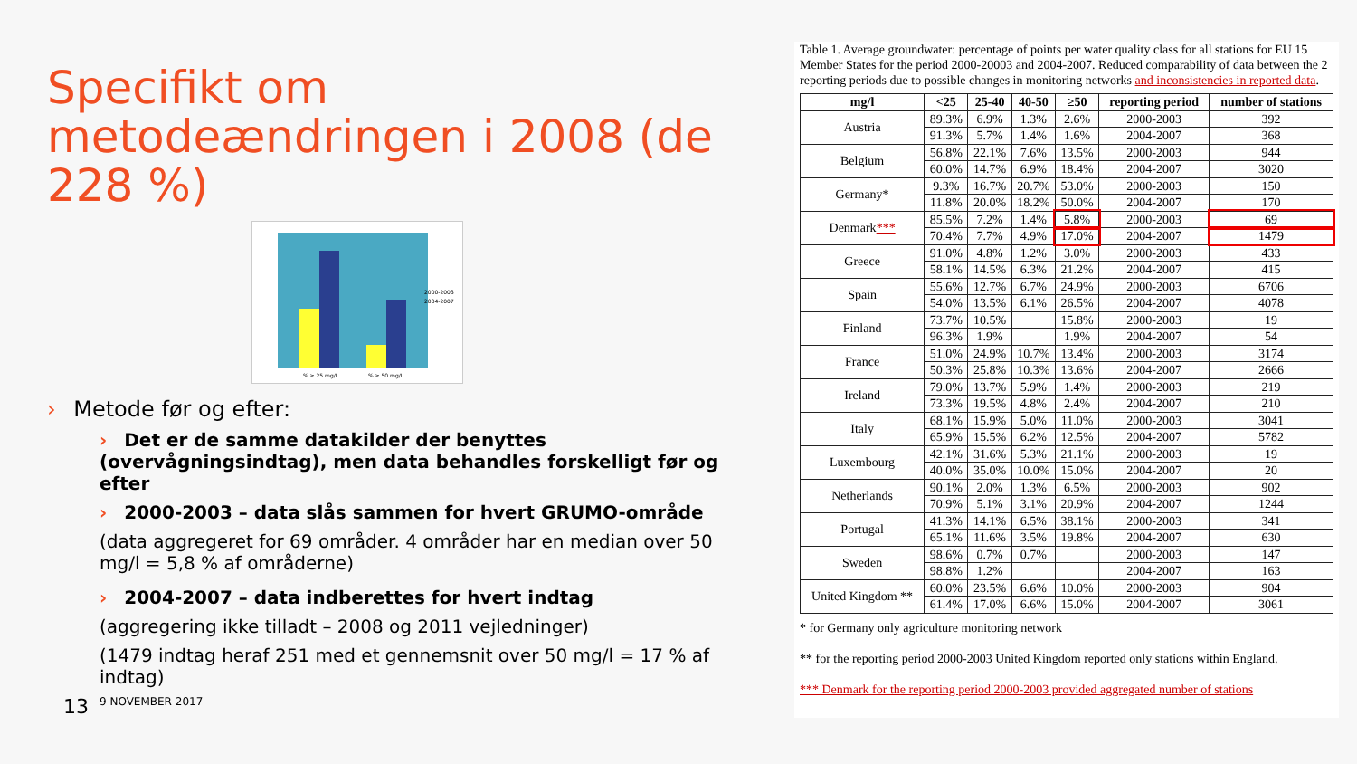Specifikt om metodeændringen i 2008 (de 228 %)
2000-2003
2004-2007
% ≥ 25 mg/L
% ≥ 50 mg/L
› Metode før og efter:
› Det er de samme datakilder der benyttes (overvågningsindtag), men data behandles forskelligt før og efter
› 2000-2003 – data slås sammen for hvert GRUMO-område
(data aggregeret for 69 områder. 4 områder har en median over 50 mg/l = 5,8 % af områderne)
› 2004-2007 – data indberettes for hvert indtag
(aggregering ikke tilladt – 2008 og 2011 vejledninger)
(1479 indtag heraf 251 med et gennemsnit over 50 mg/l = 17 % af indtag)
13 9 NOVEMBER 2017
Table 1. Average groundwater: percentage of points per water quality class for all stations for EU 15 Member States for the period 2000-20003 and 2004-2007. Reduced comparability of data between the 2 reporting periods due to possible changes in monitoring networks and inconsistencies in reported data.
| mg/l | <25 | 25-40 | 40-50 | ≥50 | reporting period | number of stations |
| --- | --- | --- | --- | --- | --- | --- |
| Austria | 89.3% | 6.9% | 1.3% | 2.6% | 2000-2003 | 392 |
| | 91.3% | 5.7% | 1.4% | 1.6% | 2004-2007 | 368 |
| Belgium | 56.8% | 22.1% | 7.6% | 13.5% | 2000-2003 | 944 |
| | 60.0% | 14.7% | 6.9% | 18.4% | 2004-2007 | 3020 |
| Germany* | 9.3% | 16.7% | 20.7% | 53.0% | 2000-2003 | 150 |
| | 11.8% | 20.0% | 18.2% | 50.0% | 2004-2007 | 170 |
| Denmark *** | 85.5% | 7.2% | 1.4% | 5.8% | 2000-2003 | 69 |
| | 70.4% | 7.7% | 4.9% | 17.0% | 2004-2007 | 1479 |
| Greece | 91.0% | 4.8% | 1.2% | 3.0% | 2000-2003 | 433 |
| | 58.1% | 14.5% | 6.3% | 21.2% | 2004-2007 | 415 |
| Spain | 55.6% | 12.7% | 6.7% | 24.9% | 2000-2003 | 6706 |
| | 54.0% | 13.5% | 6.1% | 26.5% | 2004-2007 | 4078 |
| Finland | 73.7% | 10.5% | | 15.8% | 2000-2003 | 19 |
| | 96.3% | 1.9% | | 1.9% | 2004-2007 | 54 |
| France | 51.0% | 24.9% | 10.7% | 13.4% | 2000-2003 | 3174 |
| | 50.3% | 25.8% | 10.3% | 13.6% | 2004-2007 | 2666 |
| Ireland | 79.0% | 13.7% | 5.9% | 1.4% | 2000-2003 | 219 |
| | 73.3% | 19.5% | 4.8% | 2.4% | 2004-2007 | 210 |
| Italy | 68.1% | 15.9% | 5.0% | 11.0% | 2000-2003 | 3041 |
| | 65.9% | 15.5% | 6.2% | 12.5% | 2004-2007 | 5782 |
| Luxembourg | 42.1% | 31.6% | 5.3% | 21.1% | 2000-2003 | 19 |
| | 40.0% | 35.0% | 10.0% | 15.0% | 2004-2007 | 20 |
| Netherlands | 90.1% | 2.0% | 1.3% | 6.5% | 2000-2003 | 902 |
| | 70.9% | 5.1% | 3.1% | 20.9% | 2004-2007 | 1244 |
| Portugal | 41.3% | 14.1% | 6.5% | 38.1% | 2000-2003 | 341 |
| | 65.1% | 11.6% | 3.5% | 19.8% | 2004-2007 | 630 |
| Sweden | 98.6% | 0.7% | 0.7% | | 2000-2003 | 147 |
| | 98.8% | 1.2% | | | 2004-2007 | 163 |
| United Kingdom ** | 60.0% | 23.5% | 6.6% | 10.0% | 2000-2003 | 904 |
| | 61.4% | 17.0% | 6.6% | 15.0% | 2004-2007 | 3061 |
* for Germany only agriculture monitoring network
** for the reporting period 2000-2003 United Kingdom reported only stations within England.
*** Denmark for the reporting period 2000-2003 provided aggregated number of stations